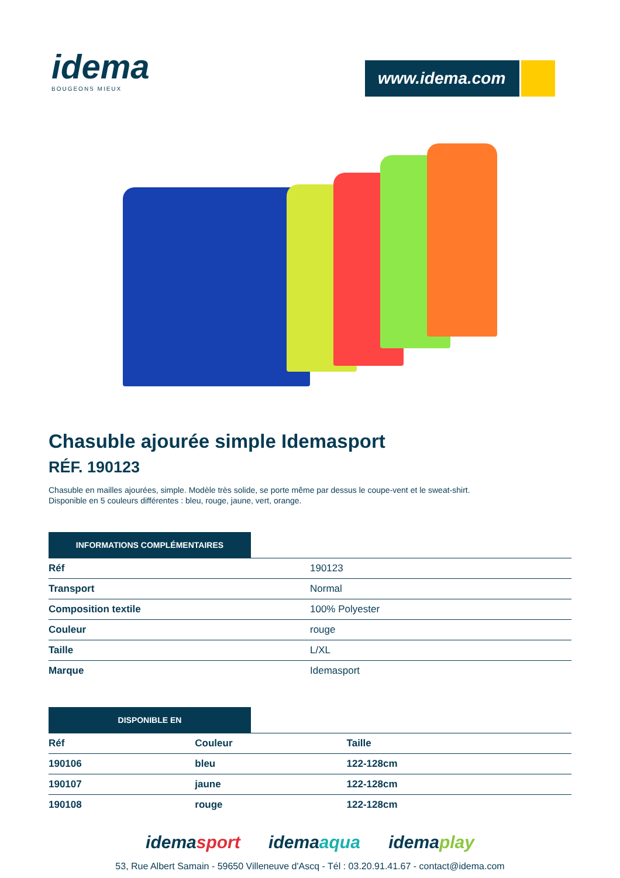idema
BOUGEONS MIEUX
www.idema.com
Chasuble ajourée simple Idemasport
RÉF. 190123
Chasuble en mailles ajourées, simple. Modèle très solide, se porte même par dessus le coupe-vent et le sweat-shirt.
Disponible en 5 couleurs différentes : bleu, rouge, jaune, vert, orange.
INFORMATIONS COMPLÉMENTAIRES
| Réf | 190123 |
| Transport | Normal |
| Composition textile | 100% Polyester |
| Couleur | rouge |
| Taille | L/XL |
| Marque | Idemasport |
DISPONIBLE EN
| Réf | Couleur | Taille |
| --- | --- | --- |
| 190106 | bleu | 122-128cm |
| 190107 | jaune | 122-128cm |
| 190108 | rouge | 122-128cm |
idemasport idemaaqua idemaplay
53, Rue Albert Samain - 59650 Villeneuve d'Ascq - Tél : 03.20.91.41.67 - contact@idema.com